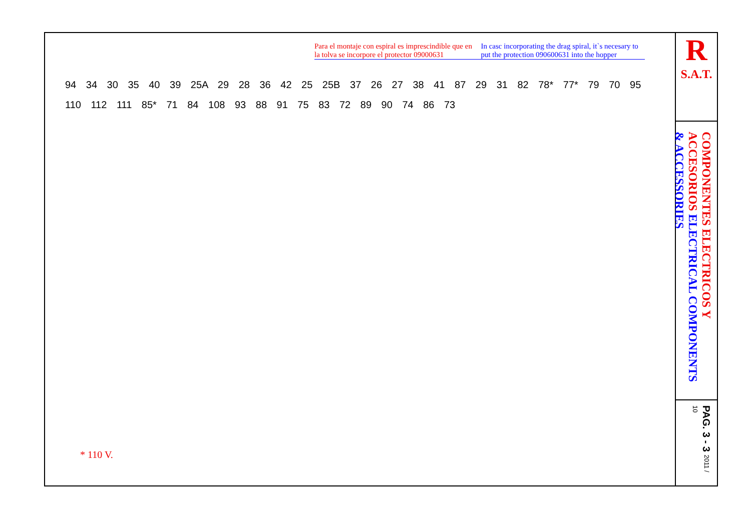Para el montaje con espiral es imprescindible que en la tolva se incorpore el protector 09000631
In casc incorporating the drag spiral, it`s necesary to put the protection 090600631 into the hopper
94 34 30 35 40 39 25A 29 28 36 42 25 25B 37 26 27 38 41 87 29 31 82 78* 77* 79 70 95 110 112 111 85* 71 84 108 93 88 91 75 83 72 89 90 74 86 73
* 110 V.
R
S.A.T.
COMPONENTES ELECTRICOS Y ACCESORIOS ELECTRICAL COMPONENTS & ACCESSORIES
PAG. 3 - 3 2011 / 10